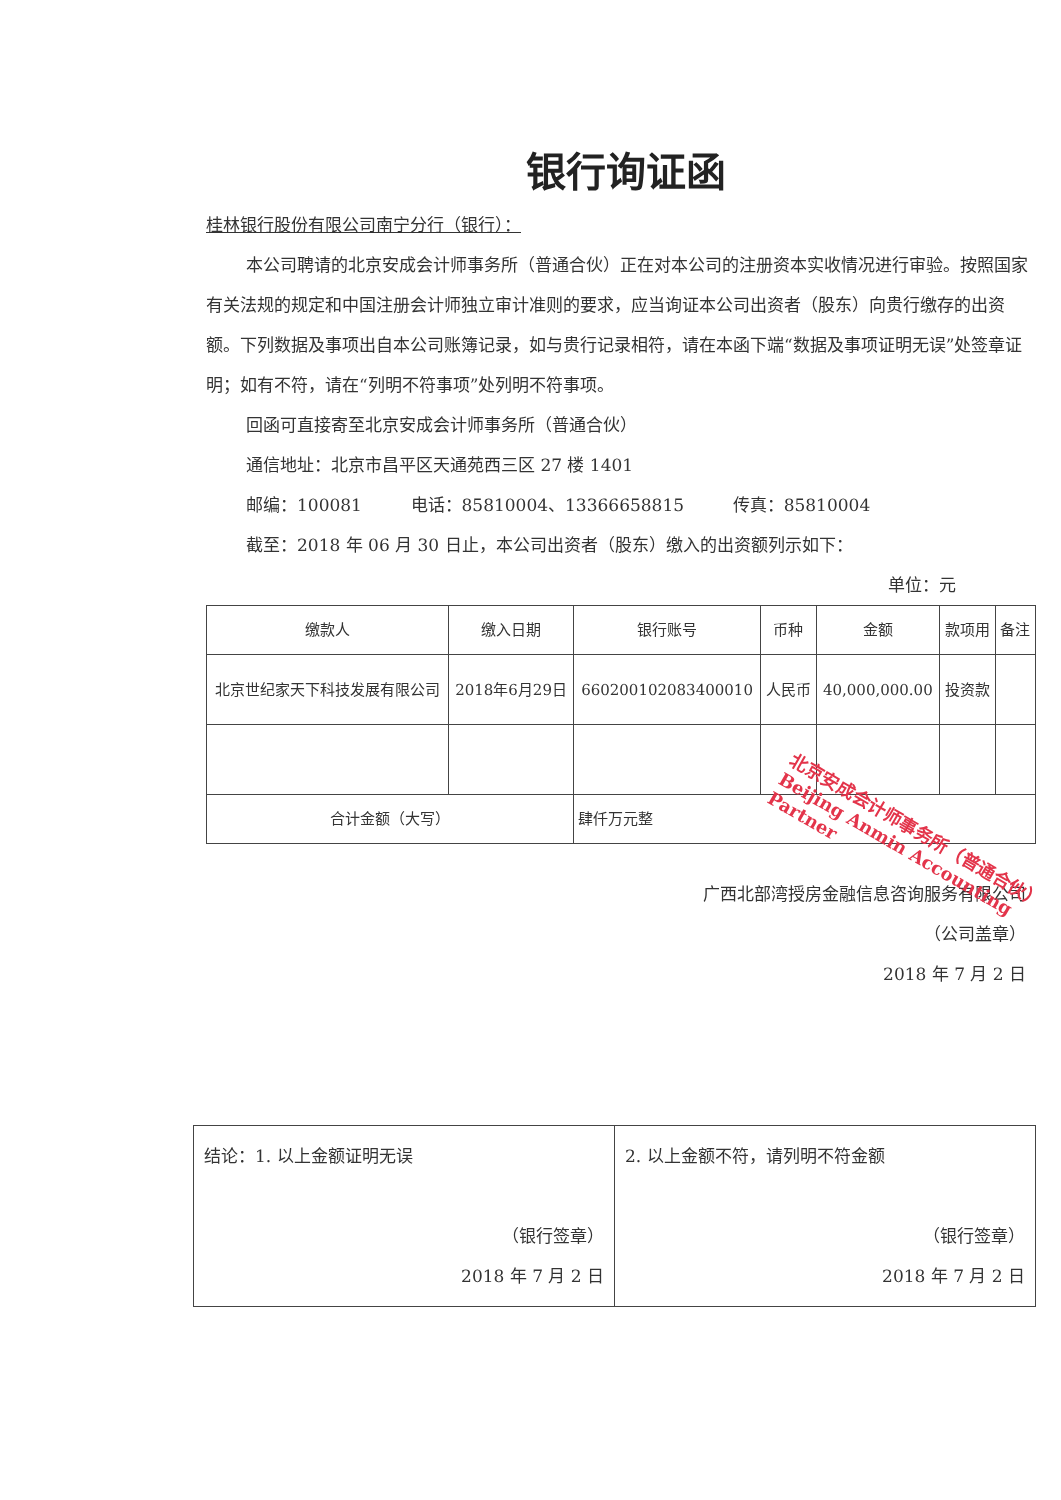银行询证函
桂林银行股份有限公司南宁分行（银行）：
本公司聘请的北京安成会计师事务所（普通合伙）正在对本公司的注册资本实收情况进行审验。按照国家有关法规的规定和中国注册会计师独立审计准则的要求，应当询证本公司出资者（股东）向贵行缴存的出资额。下列数据及事项出自本公司账簿记录，如与贵行记录相符，请在本函下端“数据及事项证明无误”处签章证明；如有不符，请在“列明不符事项”处列明不符事项。
回函可直接寄至北京安成会计师事务所（普通合伙）
通信地址：北京市昌平区天通苑西三区 27 楼 1401
邮编：100081 电话：85810004、13366658815 传真：85810004
截至：2018 年 06 月 30 日止，本公司出资者（股东）缴入的出资额列示如下：
单位：元
| 缴款人 | 缴入日期 | 银行账号 | 币种 | 金额 | 款项用 | 备注 |
| --- | --- | --- | --- | --- | --- | --- |
| 北京世纪家天下科技发展有限公司 | 2018年6月29日 | 660200102083400010 | 人民币 | 40,000,000.00 | 投资款 | |
| 合计金额（大写） | | 肆仟万元整 | | | | |
广西北部湾授房金融信息咨询服务有限公司
（公司盖章）
2018 年 7 月 2 日
北京安成会计师事务所（普通合伙）
Beijing Anmin Accounting Partner
| 结论：1. 以上金额证明无误 （银行签章） 2018 年 7 月 2 日 | 2. 以上金额不符，请列明不符金额 （银行签章） 2018 年 7 月 2 日 |